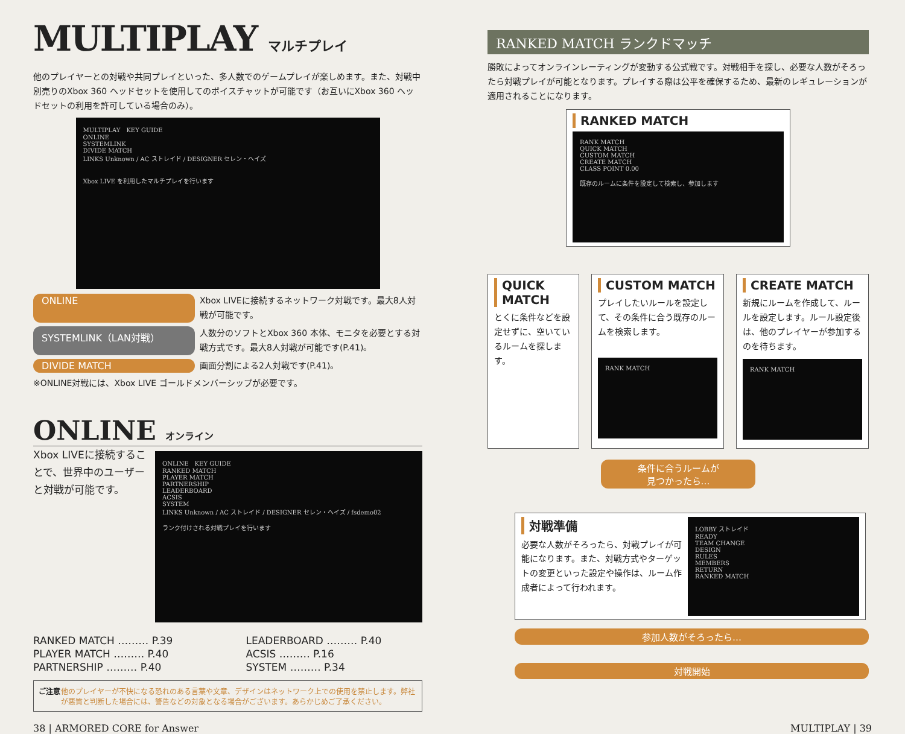MULTIPLAY マルチプレイ
他のプレイヤーとの対戦や共同プレイといった、多人数でのゲームプレイが楽しめます。また、対戦中別売りのXbox 360 ヘッドセットを使用してのボイスチャットが可能です（お互いにXbox 360 ヘッドセットの利用を許可している場合のみ）。
MULTIPLAY　KEY GUIDE
ONLINE
SYSTEMLINK
DIVIDE MATCH
LINKS Unknown / AC ストレイド / DESIGNER セレン・ヘイズ
Xbox LIVE を利用したマルチプレイを行います
ONLINE
Xbox LIVEに接続するネットワーク対戦です。最大8人対戦が可能です。
SYSTEMLINK（LAN対戦）
人数分のソフトとXbox 360 本体、モニタを必要とする対戦方式です。最大8人対戦が可能です(P.41)。
DIVIDE MATCH
画面分割による2人対戦です(P.41)。
※ONLINE対戦には、Xbox LIVE ゴールドメンバーシップが必要です。
ONLINE オンライン
Xbox LIVEに接続することで、世界中のユーザーと対戦が可能です。
ONLINE　KEY GUIDE
RANKED MATCH
PLAYER MATCH
PARTNERSHIP
LEADERBOARD
ACSIS
SYSTEM
LINKS Unknown / AC ストレイド / DESIGNER セレン・ヘイズ / fsdemo02
ランク付けされる対戦プレイを行います
RANKED MATCH ……… P.39 LEADERBOARD ……… P.40 PLAYER MATCH ……… P.40 ACSIS ……… P.16 PARTNERSHIP ……… P.40 SYSTEM ……… P.34
ご注意 他のプレイヤーが不快になる恐れのある言葉や文章、デザインはネットワーク上での使用を禁止します。弊社が悪質と判断した場合には、警告などの対象となる場合がございます。あらかじめご了承ください。
RANKED MATCH ランクドマッチ
勝敗によってオンラインレーティングが変動する公式戦です。対戦相手を探し、必要な人数がそろったら対戦プレイが可能となります。プレイする際は公平を確保するため、最新のレギュレーションが適用されることになります。
RANKED MATCH
RANK MATCH
QUICK MATCH
CUSTOM MATCH
CREATE MATCH
CLASS POINT 0.00
既存のルームに条件を設定して検索し、参加します
QUICK MATCH
とくに条件などを設定せずに、空いているルームを探します。
CUSTOM MATCH
プレイしたいルールを設定して、その条件に合う既存のルームを検索します。
RANK MATCH
CREATE MATCH
新規にルームを作成して、ルールを設定します。ルール設定後は、他のプレイヤーが参加するのを待ちます。
RANK MATCH
条件に合うルームが
見つかったら…
対戦準備
必要な人数がそろったら、対戦プレイが可能になります。また、対戦方式やターゲットの変更といった設定や操作は、ルーム作成者によって行われます。
LOBBY ストレイド
READY
TEAM CHANGE
DESIGN
RULES
MEMBERS
RETURN
RANKED MATCH
参加人数がそろったら…
対戦開始
38 | ARMORED CORE for Answer MULTIPLAY | 39